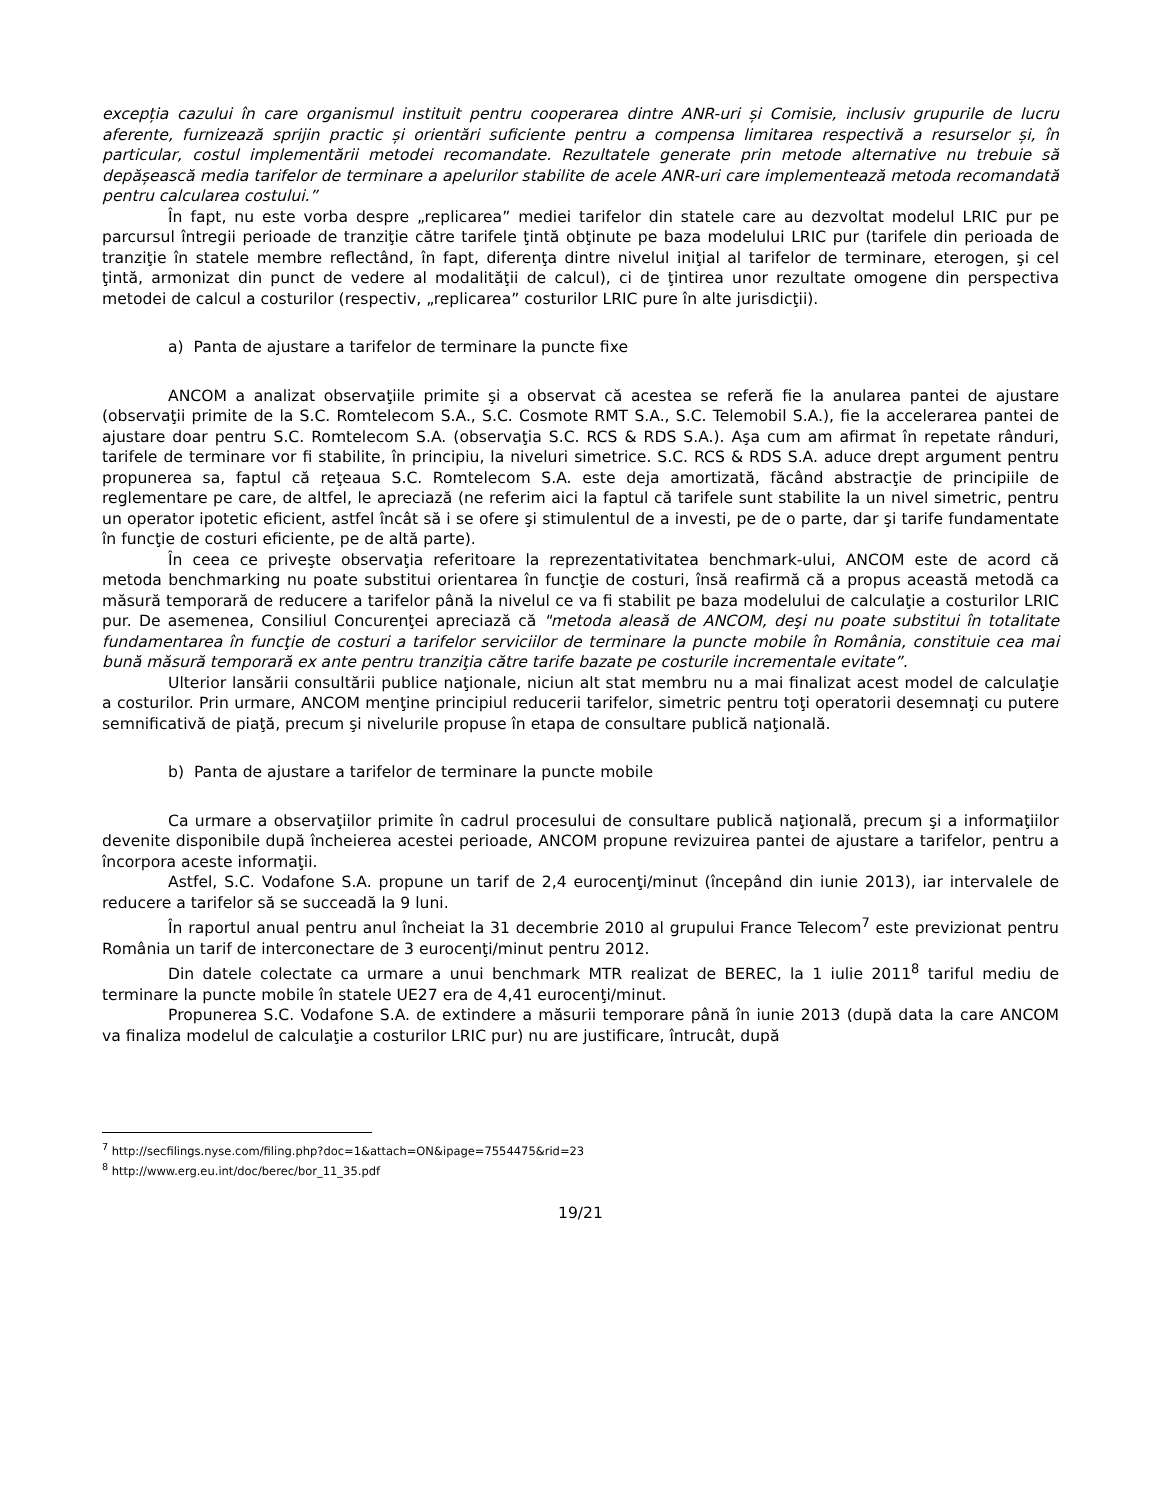excepția cazului în care organismul instituit pentru cooperarea dintre ANR-uri și Comisie, inclusiv grupurile de lucru aferente, furnizează sprijin practic și orientări suficiente pentru a compensa limitarea respectivă a resurselor și, în particular, costul implementării metodei recomandate. Rezultatele generate prin metode alternative nu trebuie să depășească media tarifelor de terminare a apelurilor stabilite de acele ANR-uri care implementează metoda recomandată pentru calcularea costului.”
În fapt, nu este vorba despre „replicarea” mediei tarifelor din statele care au dezvoltat modelul LRIC pur pe parcursul întregii perioade de tranziţie către tarifele ţintă obţinute pe baza modelului LRIC pur (tarifele din perioada de tranziţie în statele membre reflectând, în fapt, diferenţa dintre nivelul iniţial al tarifelor de terminare, eterogen, şi cel ţintă, armonizat din punct de vedere al modalităţii de calcul), ci de ţintirea unor rezultate omogene din perspectiva metodei de calcul a costurilor (respectiv, „replicarea” costurilor LRIC pure în alte jurisdicţii).
a) Panta de ajustare a tarifelor de terminare la puncte fixe
ANCOM a analizat observaţiile primite şi a observat că acestea se referă fie la anularea pantei de ajustare (observaţii primite de la S.C. Romtelecom S.A., S.C. Cosmote RMT S.A., S.C. Telemobil S.A.), fie la accelerarea pantei de ajustare doar pentru S.C. Romtelecom S.A. (observaţia S.C. RCS & RDS S.A.). Aşa cum am afirmat în repetate rânduri, tarifele de terminare vor fi stabilite, în principiu, la niveluri simetrice. S.C. RCS & RDS S.A. aduce drept argument pentru propunerea sa, faptul că reţeaua S.C. Romtelecom S.A. este deja amortizată, făcând abstracţie de principiile de reglementare pe care, de altfel, le apreciază (ne referim aici la faptul că tarifele sunt stabilite la un nivel simetric, pentru un operator ipotetic eficient, astfel încât să i se ofere şi stimulentul de a investi, pe de o parte, dar şi tarife fundamentate în funcţie de costuri eficiente, pe de altă parte).
În ceea ce priveşte observaţia referitoare la reprezentativitatea benchmark-ului, ANCOM este de acord că metoda benchmarking nu poate substitui orientarea în funcţie de costuri, însă reafirmă că a propus această metodă ca măsură temporară de reducere a tarifelor până la nivelul ce va fi stabilit pe baza modelului de calculaţie a costurilor LRIC pur. De asemenea, Consiliul Concurenţei apreciază că "metoda aleasă de ANCOM, deşi nu poate substitui în totalitate fundamentarea în funcţie de costuri a tarifelor serviciilor de terminare la puncte mobile în România, constituie cea mai bună măsură temporară ex ante pentru tranziţia către tarife bazate pe costurile incrementale evitate”.
Ulterior lansării consultării publice naţionale, niciun alt stat membru nu a mai finalizat acest model de calculaţie a costurilor. Prin urmare, ANCOM menţine principiul reducerii tarifelor, simetric pentru toţi operatorii desemnaţi cu putere semnificativă de piaţă, precum şi nivelurile propuse în etapa de consultare publică naţională.
b) Panta de ajustare a tarifelor de terminare la puncte mobile
Ca urmare a observaţiilor primite în cadrul procesului de consultare publică naţională, precum şi a informaţiilor devenite disponibile după încheierea acestei perioade, ANCOM propune revizuirea pantei de ajustare a tarifelor, pentru a încorpora aceste informaţii.
Astfel, S.C. Vodafone S.A. propune un tarif de 2,4 eurocenţi/minut (începând din iunie 2013), iar intervalele de reducere a tarifelor să se succeadă la 9 luni.
În raportul anual pentru anul încheiat la 31 decembrie 2010 al grupului France Telecom<sup>7</sup> este previzionat pentru România un tarif de interconectare de 3 eurocenţi/minut pentru 2012.
Din datele colectate ca urmare a unui benchmark MTR realizat de BEREC, la 1 iulie 2011<sup>8</sup> tariful mediu de terminare la puncte mobile în statele UE27 era de 4,41 eurocenţi/minut.
Propunerea S.C. Vodafone S.A. de extindere a măsurii temporare până în iunie 2013 (după data la care ANCOM va finaliza modelul de calculaţie a costurilor LRIC pur) nu are justificare, întrucât, după
<sup>7</sup> http://secfilings.nyse.com/filing.php?doc=1&attach=ON&ipage=7554475&rid=23
<sup>8</sup> http://www.erg.eu.int/doc/berec/bor_11_35.pdf
19/21